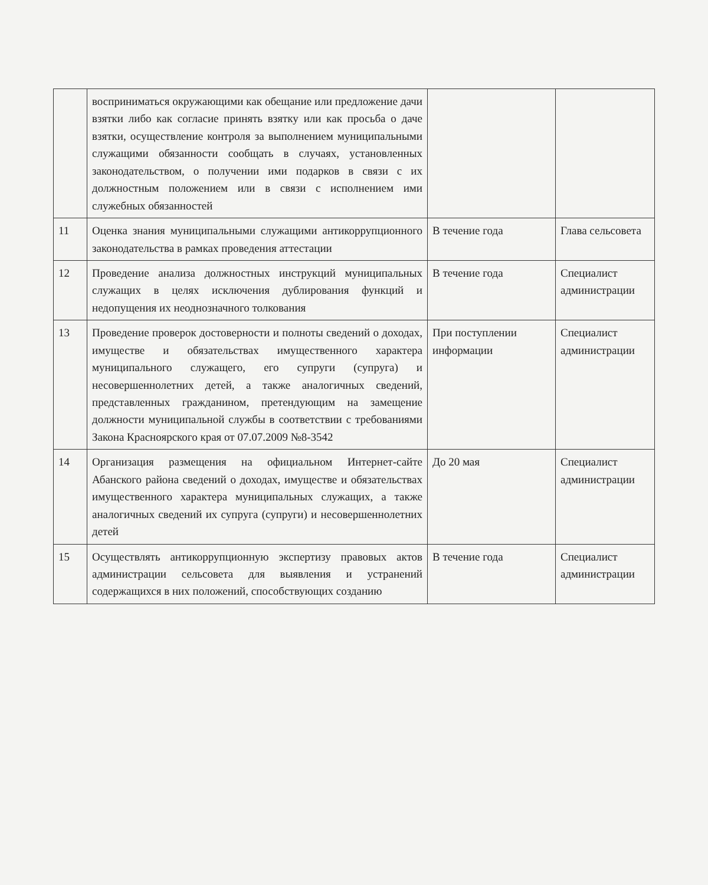| | восприниматься окружающими как обещание или предложение дачи взятки либо как согласие принять взятку или как просьба о даче взятки, осуществление контроля за выполнением муниципальными служащими обязанности сообщать в случаях, установленных законодательством, о получении ими подарков в связи с их должностным положением или в связи с исполнением ими служебных обязанностей | | |
| 11 | Оценка знания муниципальными служащими антикоррупционного законодательства в рамках проведения аттестации | В течение года | Глава сельсовета |
| 12 | Проведение анализа должностных инструкций муниципальных служащих в целях исключения дублирования функций и недопущения их неоднозначного толкования | В течение года | Специалист администрации |
| 13 | Проведение проверок достоверности и полноты сведений о доходах, имуществе и обязательствах имущественного характера муниципального служащего, его супруги (супруга) и несовершеннолетних детей, а также аналогичных сведений, представленных гражданином, претендующим на замещение должности муниципальной службы в соответствии с требованиями Закона Красноярского края от 07.07.2009 №8-3542 | При поступлении информации | Специалист администрации |
| 14 | Организация размещения на официальном Интернет-сайте Абанского района сведений о доходах, имуществе и обязательствах имущественного характера муниципальных служащих, а также аналогичных сведений их супруга (супруги) и несовершеннолетних детей | До 20 мая | Специалист администрации |
| 15 | Осуществлять антикоррупционную экспертизу правовых актов администрации сельсовета для выявления и устранений содержащихся в них положений, способствующих созданию | В течение года | Специалист администрации |